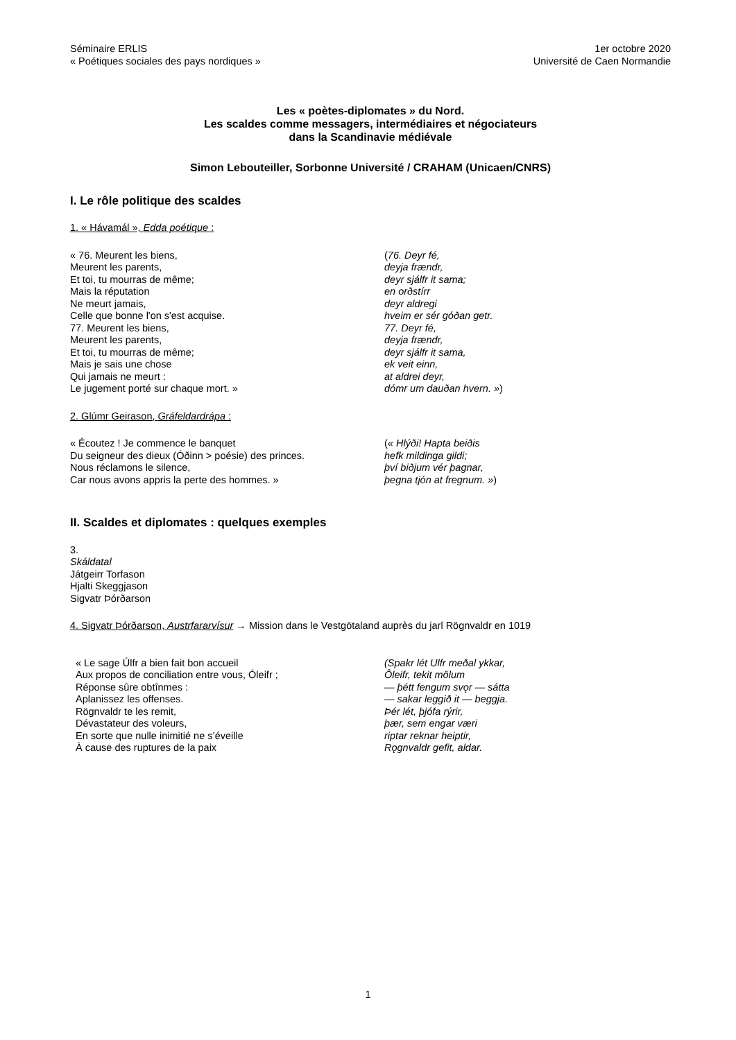Séminaire ERLIS
« Poétiques sociales des pays nordiques »
1er octobre 2020
Université de Caen Normandie
Les « poètes-diplomates » du Nord.
Les scaldes comme messagers, intermédiaires et négociateurs
dans la Scandinavie médiévale
Simon Lebouteiller, Sorbonne Université / CRAHAM (Unicaen/CNRS)
I. Le rôle politique des scaldes
1. « Hávamál », Edda poétique :
« 76. Meurent les biens,
Meurent les parents,
Et toi, tu mourras de même;
Mais la réputation
Ne meurt jamais,
Celle que bonne l'on s'est acquise.
77. Meurent les biens,
Meurent les parents,
Et toi, tu mourras de même;
Mais je sais une chose
Qui jamais ne meurt :
Le jugement porté sur chaque mort. »
(76. Deyr fé,
deyja frændr,
deyr sjálfr it sama;
en orðstírr
deyr aldregi
hveim er sér góðan getr.
77. Deyr fé,
deyja frændr,
deyr sjálfr it sama,
ek veit einn,
at aldrei deyr,
dómr um dauðan hvern. »)
2. Glúmr Geirason, Gráfeldardrápa :
« Écoutez ! Je commence le banquet
Du seigneur des dieux (Óðinn > poésie) des princes.
Nous réclamons le silence,
Car nous avons appris la perte des hommes. »
(« Hlýði! Hapta beiðis
hefk mildinga gildi;
því biðjum vér þagnar,
þegna tjón at fregnum. »)
II. Scaldes et diplomates : quelques exemples
3.
Skáldatal
Játgeirr Torfason
Hjalti Skeggjason
Sigvatr Þórðarson
4. Sigvatr Þórðarson, Austrfararvísur → Mission dans le Vestgötaland auprès du jarl Rögnvaldr en 1019
« Le sage Úlfr a bien fait bon accueil
Aux propos de conciliation entre vous, Óleifr ;
Réponse sûre obtînmes :
Aplanissez les offenses.
Rögnvaldr te les remit,
Dévastateur des voleurs,
En sorte que nulle inimitié ne s’éveille
À cause des ruptures de la paix
(Spakr lét Ulfr meðal ykkar,
Ôleifr, tekit môlum
— þétt fengum svǫr — sátta
— sakar leggið it — beggja.
Þér lét, þjófa rýrir,
þær, sem engar væri
riptar reknar heiptir,
Rǫgnvaldr gefit, aldar.
1